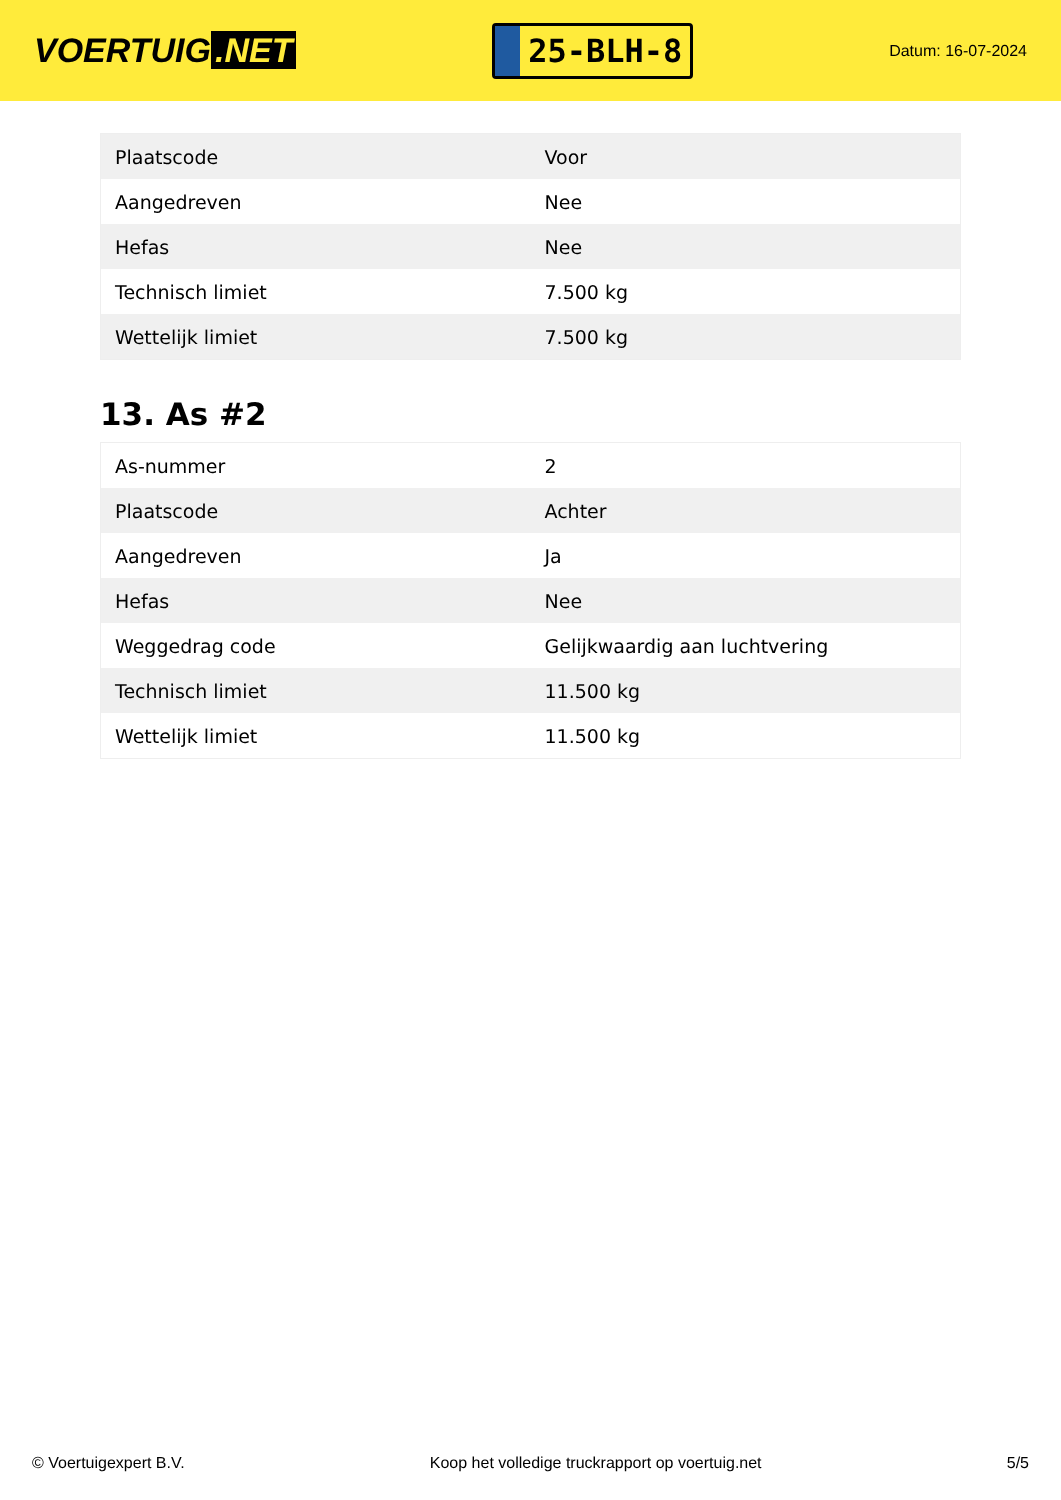VOERTUIG.NET
25-BLH-8
Datum: 16-07-2024
| Plaatscode | Voor |
| Aangedreven | Nee |
| Hefas | Nee |
| Technisch limiet | 7.500 kg |
| Wettelijk limiet | 7.500 kg |
13. As #2
| As-nummer | 2 |
| Plaatscode | Achter |
| Aangedreven | Ja |
| Hefas | Nee |
| Weggedrag code | Gelijkwaardig aan luchtvering |
| Technisch limiet | 11.500 kg |
| Wettelijk limiet | 11.500 kg |
© Voertuigexpert B.V. Koop het volledige truckrapport op voertuig.net 5/5